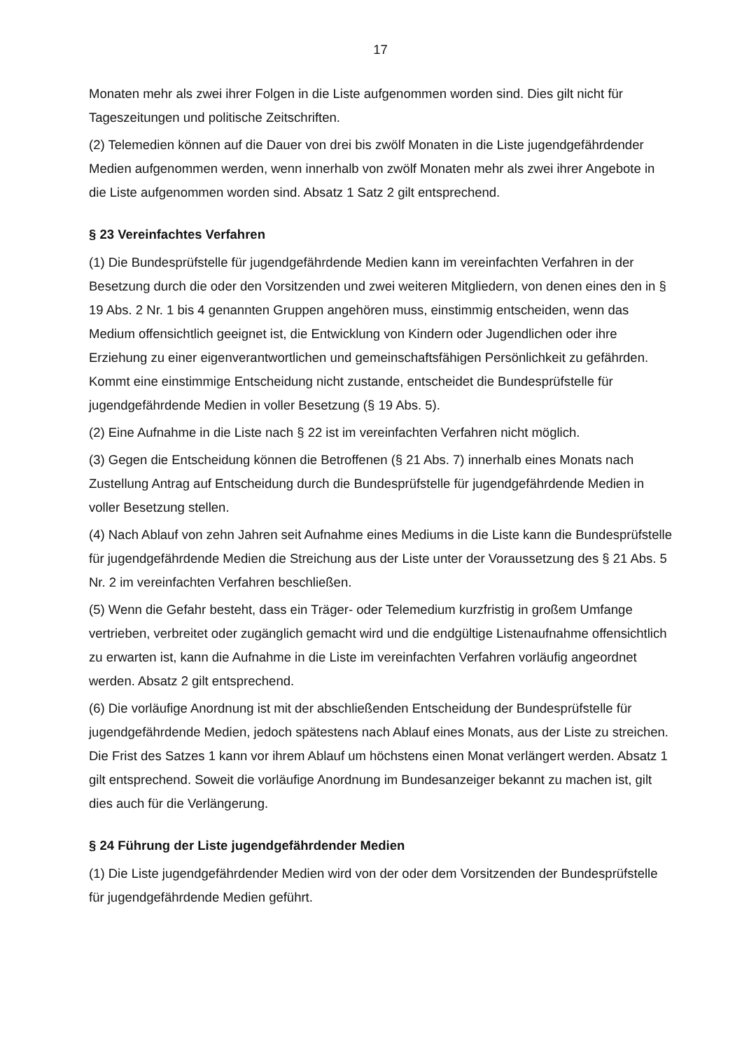17
Monaten mehr als zwei ihrer Folgen in die Liste aufgenommen worden sind. Dies gilt nicht für Tageszeitungen und politische Zeitschriften.
(2) Telemedien können auf die Dauer von drei bis zwölf Monaten in die Liste jugendgefährdender Medien aufgenommen werden, wenn innerhalb von zwölf Monaten mehr als zwei ihrer Angebote in die Liste aufgenommen worden sind. Absatz 1 Satz 2 gilt entsprechend.
§ 23 Vereinfachtes Verfahren
(1) Die Bundesprüfstelle für jugendgefährdende Medien kann im vereinfachten Verfahren in der Besetzung durch die oder den Vorsitzenden und zwei weiteren Mitgliedern, von denen eines den in § 19 Abs. 2 Nr. 1 bis 4 genannten Gruppen angehören muss, einstimmig entscheiden, wenn das Medium offensichtlich geeignet ist, die Entwicklung von Kindern oder Jugendlichen oder ihre Erziehung zu einer eigenverantwortlichen und gemeinschaftsfähigen Persönlichkeit zu gefährden. Kommt eine einstimmige Entscheidung nicht zustande, entscheidet die Bundesprüfstelle für jugendgefährdende Medien in voller Besetzung (§ 19 Abs. 5).
(2) Eine Aufnahme in die Liste nach § 22 ist im vereinfachten Verfahren nicht möglich.
(3) Gegen die Entscheidung können die Betroffenen (§ 21 Abs. 7) innerhalb eines Monats nach Zustellung Antrag auf Entscheidung durch die Bundesprüfstelle für jugendgefährdende Medien in voller Besetzung stellen.
(4) Nach Ablauf von zehn Jahren seit Aufnahme eines Mediums in die Liste kann die Bundesprüfstelle für jugendgefährdende Medien die Streichung aus der Liste unter der Voraussetzung des § 21 Abs. 5 Nr. 2 im vereinfachten Verfahren beschließen.
(5) Wenn die Gefahr besteht, dass ein Träger- oder Telemedium kurzfristig in großem Umfange vertrieben, verbreitet oder zugänglich gemacht wird und die endgültige Listenaufnahme offensichtlich zu erwarten ist, kann die Aufnahme in die Liste im vereinfachten Verfahren vorläufig angeordnet werden. Absatz 2 gilt entsprechend.
(6) Die vorläufige Anordnung ist mit der abschließenden Entscheidung der Bundesprüfstelle für jugendgefährdende Medien, jedoch spätestens nach Ablauf eines Monats, aus der Liste zu streichen. Die Frist des Satzes 1 kann vor ihrem Ablauf um höchstens einen Monat verlängert werden. Absatz 1 gilt entsprechend. Soweit die vorläufige Anordnung im Bundesanzeiger bekannt zu machen ist, gilt dies auch für die Verlängerung.
§ 24 Führung der Liste jugendgefährdender Medien
(1) Die Liste jugendgefährdender Medien wird von der oder dem Vorsitzenden der Bundesprüfstelle für jugendgefährdende Medien geführt.